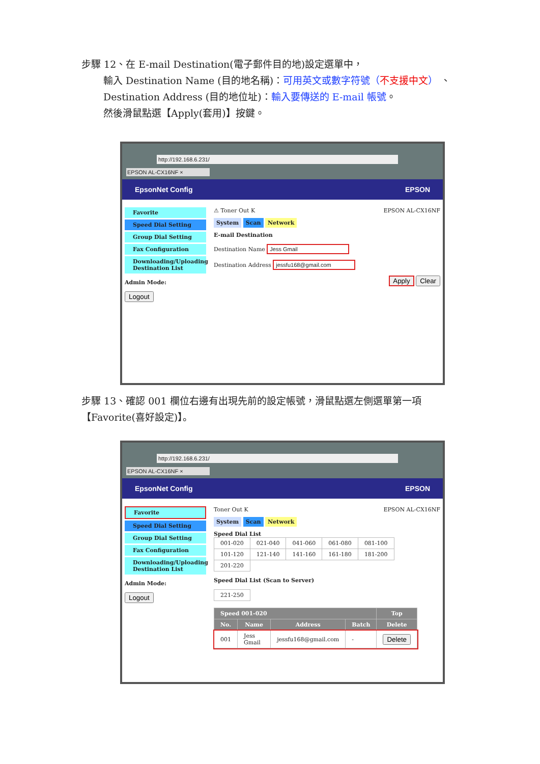步驟 12、在 E-mail Destination(電子郵件目的地)設定選單中，
輸入 Destination Name (目的地名稱)：可用英文或數字符號（不支援中文） 、
Destination Address (目的地位址)：輸入要傳送的 E-mail 帳號。
然後滑鼠點選【Apply(套用)】按鍵。
http://192.168.6.231/
EPSON AL-CX16NF ×
EpsonNet Config EPSON
Favorite
Speed Dial Setting
Group Dial Setting
Fax Configuration
Downloading/Uploading Destination List
Admin Mode:
Logout
⚠ Toner Out K EPSON AL-CX16NF
System Scan Network
E-mail Destination
Destination Name Jess Gmail
Destination Address jessfu168@gmail.com
Apply Clear
步驟 13、確認 001 欄位右邊有出現先前的設定帳號，滑鼠點選左側選單第一項
【Favorite(喜好設定)】。
http://192.168.6.231/
EPSON AL-CX16NF ×
EpsonNet Config EPSON
Favorite
Speed Dial Setting
Group Dial Setting
Fax Configuration
Downloading/Uploading Destination List
Admin Mode:
Logout
Toner Out K EPSON AL-CX16NF
System Scan Network
Speed Dial List
| 001-020 | 021-040 | 041-060 | 061-080 | 081-100 |
| 101-120 | 121-140 | 141-160 | 161-180 | 181-200 |
| 201-220 | | | | |
Speed Dial List (Scan to Server)
| 221-250 |
| Speed 001-020 | | | | Top |
| --- | --- | --- | --- | --- |
| No. | Name | Address | Batch | Delete |
| 001 | Jess Gmail | jessfu168@gmail.com | - | Delete |